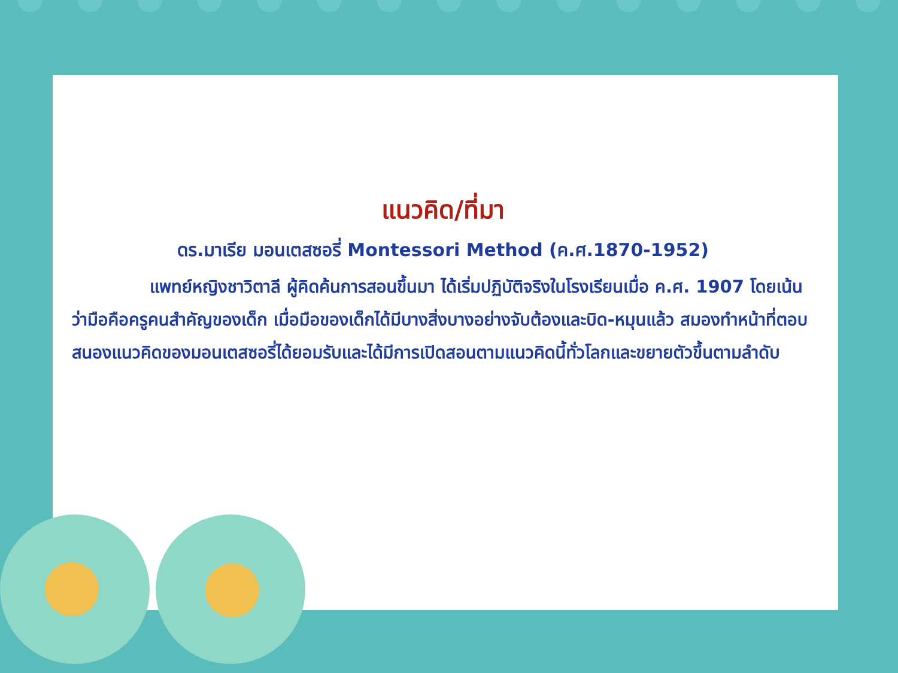แนวคิด/ที่มา
ดร.มาเรีย มอนเตสซอรี่ Montessori Method (ค.ศ.1870-1952)
แพทย์หญิงชาวิตาลี ผู้คิดค้นการสอนขึ้นมา ได้เริ่มปฏิบัติจริงในโรงเรียนเมื่อ ค.ศ. 1907 โดยเน้นว่ามือคือครูคนสำคัญของเด็ก เมื่อมือของเด็กได้มีบางสิ่งบางอย่างจับต้องและบิด-หมุนแล้ว สมองทำหน้าที่ตอบสนองแนวคิดของมอนเตสซอรี่ได้ยอมรับและได้มีการเปิดสอนตามแนวคิดนี้ทั่วโลกและขยายตัวขึ้นตามลำดับ